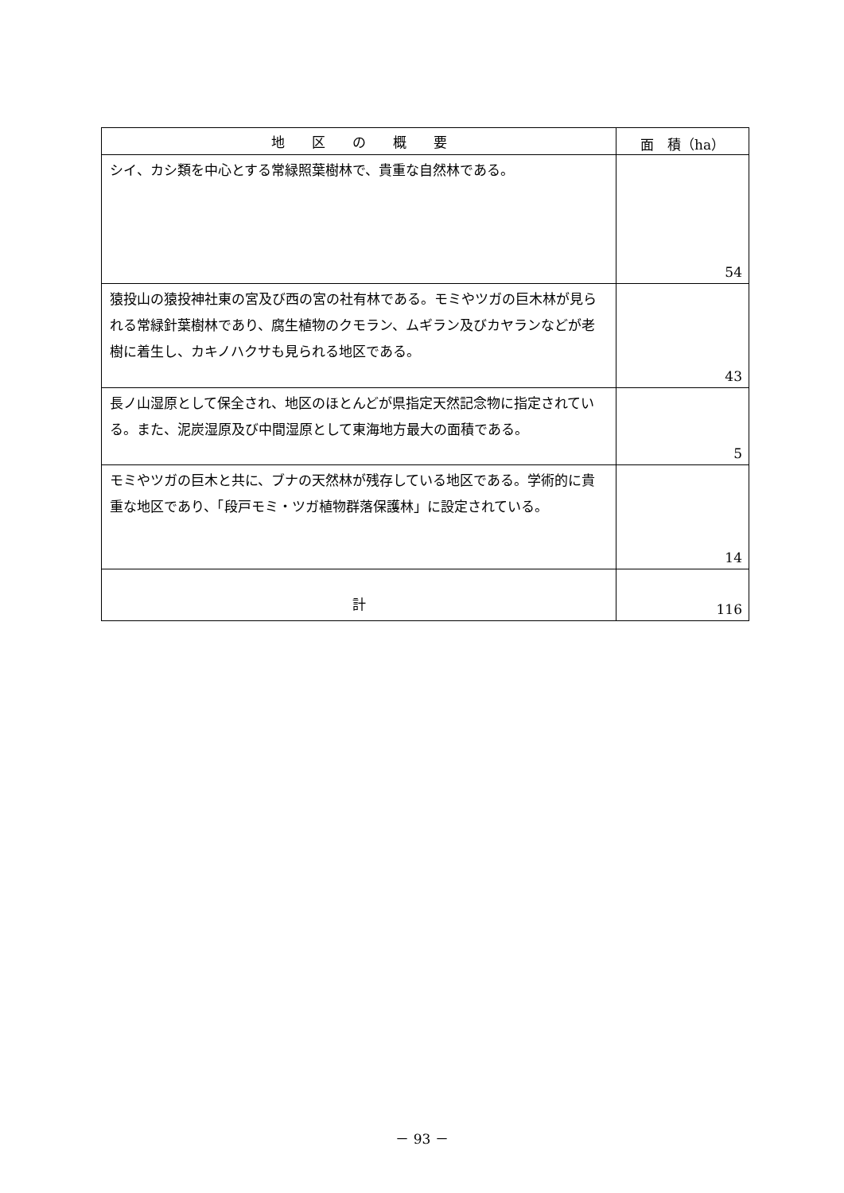| 地 区 の 概 要 | 面 積（ha） |
| --- | --- |
| シイ、カシ類を中心とする常緑照葉樹林で、貴重な自然林である。 | 54 |
| 猿投山の猿投神社東の宮及び西の宮の社有林である。モミやツガの巨木林が見られる常緑針葉樹林であり、腐生植物のクモラン、ムギラン及びカヤランなどが老樹に着生し、カキノハクサも見られる地区である。 | 43 |
| 長ノ山湿原として保全され、地区のほとんどが県指定天然記念物に指定されている。また、泥炭湿原及び中間湿原として東海地方最大の面積である。 | 5 |
| モミやツガの巨木と共に、ブナの天然林が残存している地区である。学術的に貴重な地区であり、「段戸モミ・ツガ植物群落保護林」に設定されている。 | 14 |
| 計 | 116 |
－ 93 －